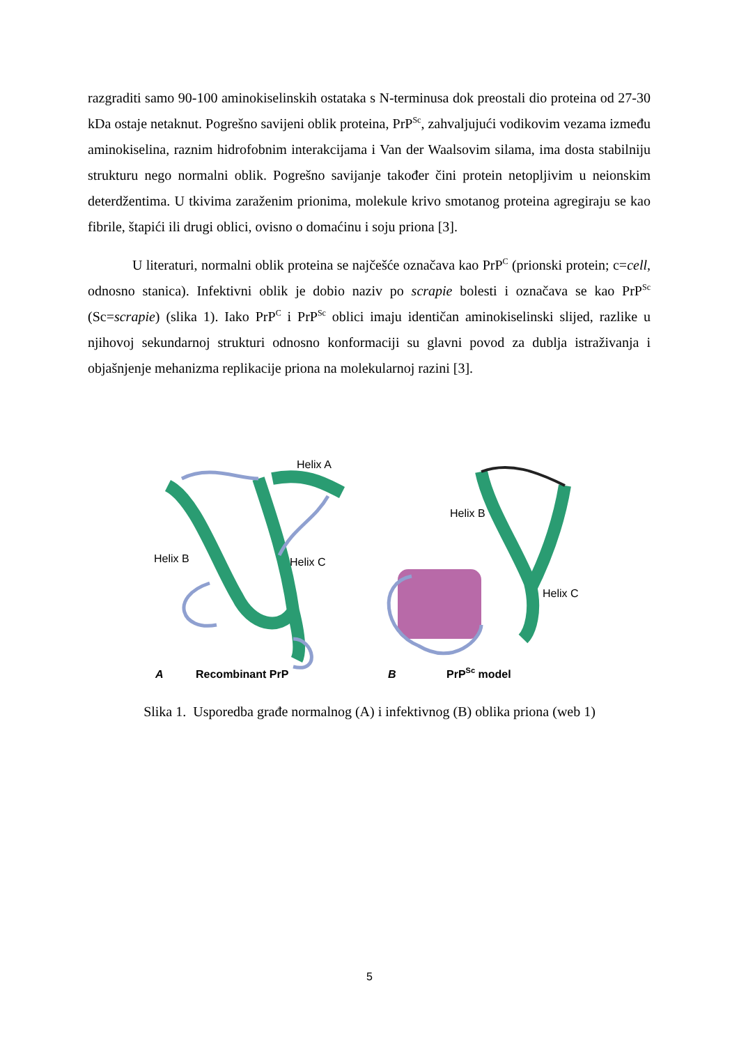razgraditi samo 90-100 aminokiselinskih ostataka s N-terminusa dok preostali dio proteina od 27-30 kDa ostaje netaknut. Pogrešno savijeni oblik proteina, PrP<sup>Sc</sup>, zahvaljujući vodikovim vezama između aminokiselina, raznim hidrofobnim interakcijama i Van der Waalsovim silama, ima dosta stabilniju strukturu nego normalni oblik. Pogrešno savijanje također čini protein netopljivim u neionskim deterdžentima. U tkivima zaraženim prionima, molekule krivo smotanog proteina agregiraju se kao fibrile, štapići ili drugi oblici, ovisno o domaćinu i soju priona [3].
U literaturi, normalni oblik proteina se najčešće označava kao PrP<sup>C</sup> (prionski protein; c=cell, odnosno stanica). Infektivni oblik je dobio naziv po scrapie bolesti i označava se kao PrP<sup>Sc</sup> (Sc=scrapie) (slika 1). Iako PrP<sup>C</sup> i PrP<sup>Sc</sup> oblici imaju identičan aminokiselinski slijed, razlike u njihovoj sekundarnoj strukturi odnosno konformaciji su glavni povod za dublja istraživanja i objašnjenje mehanizma replikacije priona na molekularnoj razini [3].
Helix A
Helix B
Helix C
A
Recombinant PrP
Helix B
Helix C
B
PrPSc model
Slika 1. Usporedba građe normalnog (A) i infektivnog (B) oblika priona (web 1)
5